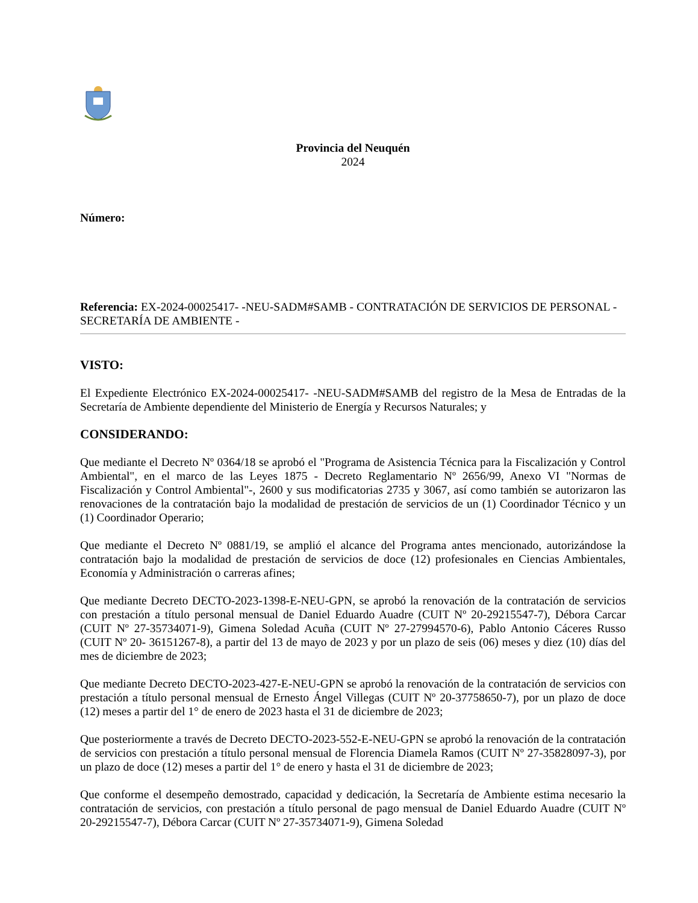Provincia del Neuquén
2024
Número:
Referencia: EX-2024-00025417- -NEU-SADM#SAMB - CONTRATACIÓN DE SERVICIOS DE PERSONAL - SECRETARÍA DE AMBIENTE -
VISTO:
El Expediente Electrónico EX-2024-00025417- -NEU-SADM#SAMB del registro de la Mesa de Entradas de la Secretaría de Ambiente dependiente del Ministerio de Energía y Recursos Naturales; y
CONSIDERANDO:
Que mediante el Decreto Nº 0364/18 se aprobó el "Programa de Asistencia Técnica para la Fiscalización y Control Ambiental", en el marco de las Leyes 1875 - Decreto Reglamentario Nº 2656/99, Anexo VI "Normas de Fiscalización y Control Ambiental"-, 2600 y sus modificatorias 2735 y 3067, así como también se autorizaron las renovaciones de la contratación bajo la modalidad de prestación de servicios de un (1) Coordinador Técnico y un (1) Coordinador Operario;
Que mediante el Decreto Nº 0881/19, se amplió el alcance del Programa antes mencionado, autorizándose la contratación bajo la modalidad de prestación de servicios de doce (12) profesionales en Ciencias Ambientales, Economía y Administración o carreras afines;
Que mediante Decreto DECTO-2023-1398-E-NEU-GPN, se aprobó la renovación de la contratación de servicios con prestación a título personal mensual de Daniel Eduardo Auadre (CUIT Nº 20-29215547-7), Débora Carcar (CUIT Nº 27-35734071-9), Gimena Soledad Acuña (CUIT Nº 27-27994570-6), Pablo Antonio Cáceres Russo (CUIT Nº 20- 36151267-8), a partir del 13 de mayo de 2023 y por un plazo de seis (06) meses y diez (10) días del mes de diciembre de 2023;
Que mediante Decreto DECTO-2023-427-E-NEU-GPN se aprobó la renovación de la contratación de servicios con prestación a título personal mensual de Ernesto Ángel Villegas (CUIT Nº 20-37758650-7), por un plazo de doce (12) meses a partir del 1° de enero de 2023 hasta el 31 de diciembre de 2023;
Que posteriormente a través de Decreto DECTO-2023-552-E-NEU-GPN se aprobó la renovación de la contratación de servicios con prestación a título personal mensual de Florencia Diamela Ramos (CUIT Nº 27-35828097-3), por un plazo de doce (12) meses a partir del 1° de enero y hasta el 31 de diciembre de 2023;
Que conforme el desempeño demostrado, capacidad y dedicación, la Secretaría de Ambiente estima necesario la contratación de servicios, con prestación a título personal de pago mensual de Daniel Eduardo Auadre (CUIT Nº 20-29215547-7), Débora Carcar (CUIT Nº 27-35734071-9), Gimena Soledad